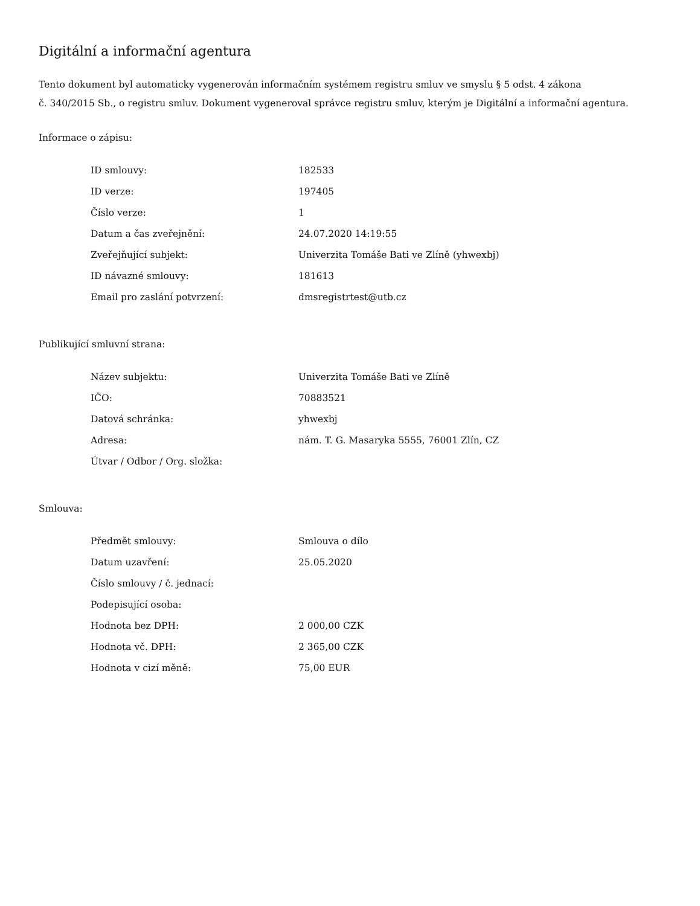Digitální a informační agentura
Tento dokument byl automaticky vygenerován informačním systémem registru smluv ve smyslu § 5 odst. 4 zákona
č. 340/2015 Sb., o registru smluv. Dokument vygeneroval správce registru smluv, kterým je Digitální a informační agentura.
Informace o zápisu:
| ID smlouvy: | 182533 |
| ID verze: | 197405 |
| Číslo verze: | 1 |
| Datum a čas zveřejnění: | 24.07.2020 14:19:55 |
| Zveřejňující subjekt: | Univerzita Tomáše Bati ve Zlíně (yhwexbj) |
| ID návazné smlouvy: | 181613 |
| Email pro zaslání potvrzení: | dmsregistrtest@utb.cz |
Publikující smluvní strana:
| Název subjektu: | Univerzita Tomáše Bati ve Zlíně |
| IČO: | 70883521 |
| Datová schránka: | yhwexbj |
| Adresa: | nám. T. G. Masaryka 5555, 76001 Zlín, CZ |
| Útvar / Odbor / Org. složka: | |
Smlouva:
| Předmět smlouvy: | Smlouva o dílo |
| Datum uzavření: | 25.05.2020 |
| Číslo smlouvy / č. jednací: | |
| Podepisující osoba: | |
| Hodnota bez DPH: | 2 000,00 CZK |
| Hodnota vč. DPH: | 2 365,00 CZK |
| Hodnota v cizí měně: | 75,00 EUR |